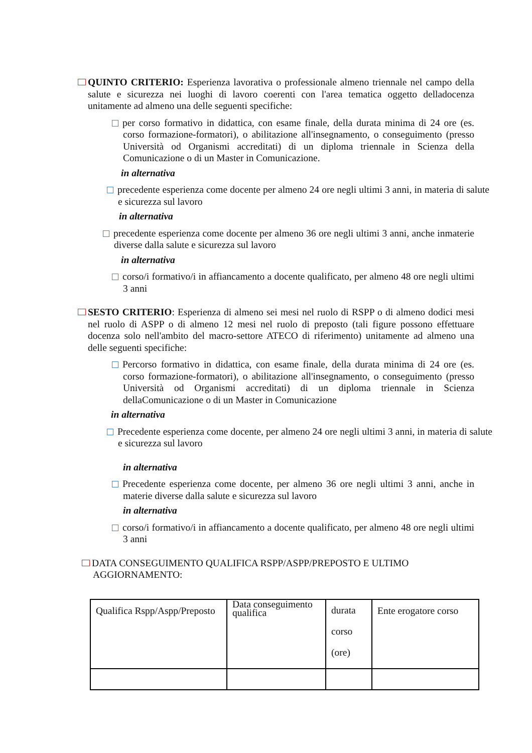QUINTO CRITERIO: Esperienza lavorativa o professionale almeno triennale nel campo della salute e sicurezza nei luoghi di lavoro coerenti con l'area tematica oggetto delladocenza unitamente ad almeno una delle seguenti specifiche:
per corso formativo in didattica, con esame finale, della durata minima di 24 ore (es. corso formazione-formatori), o abilitazione all'insegnamento, o conseguimento (presso Università od Organismi accreditati) di un diploma triennale in Scienza della Comunicazione o di un Master in Comunicazione.
in alternativa
precedente esperienza come docente per almeno 24 ore negli ultimi 3 anni, in materia di salute e sicurezza sul lavoro
in alternativa
precedente esperienza come docente per almeno 36 ore negli ultimi 3 anni, anche inmaterie diverse dalla salute e sicurezza sul lavoro
in alternativa
corso/i formativo/i in affiancamento a docente qualificato, per almeno 48 ore negli ultimi 3 anni
SESTO CRITERIO: Esperienza di almeno sei mesi nel ruolo di RSPP o di almeno dodici mesi nel ruolo di ASPP o di almeno 12 mesi nel ruolo di preposto (tali figure possono effettuare docenza solo nell'ambito del macro-settore ATECO di riferimento) unitamente ad almeno una delle seguenti specifiche:
Percorso formativo in didattica, con esame finale, della durata minima di 24 ore (es. corso formazione-formatori), o abilitazione all'insegnamento, o conseguimento (presso Università od Organismi accreditati) di un diploma triennale in Scienza dellaComunicazione o di un Master in Comunicazione
in alternativa
Precedente esperienza come docente, per almeno 24 ore negli ultimi 3 anni, in materia di salute e sicurezza sul lavoro
in alternativa
Precedente esperienza come docente, per almeno 36 ore negli ultimi 3 anni, anche in materie diverse dalla salute e sicurezza sul lavoro
in alternativa
corso/i formativo/i in affiancamento a docente qualificato, per almeno 48 ore negli ultimi 3 anni
DATA CONSEGUIMENTO QUALIFICA RSPP/ASPP/PREPOSTO E ULTIMO AGGIORNAMENTO:
| Qualifica Rspp/Aspp/Preposto | Data conseguimento qualifica | durata corso (ore) | Ente erogatore corso |